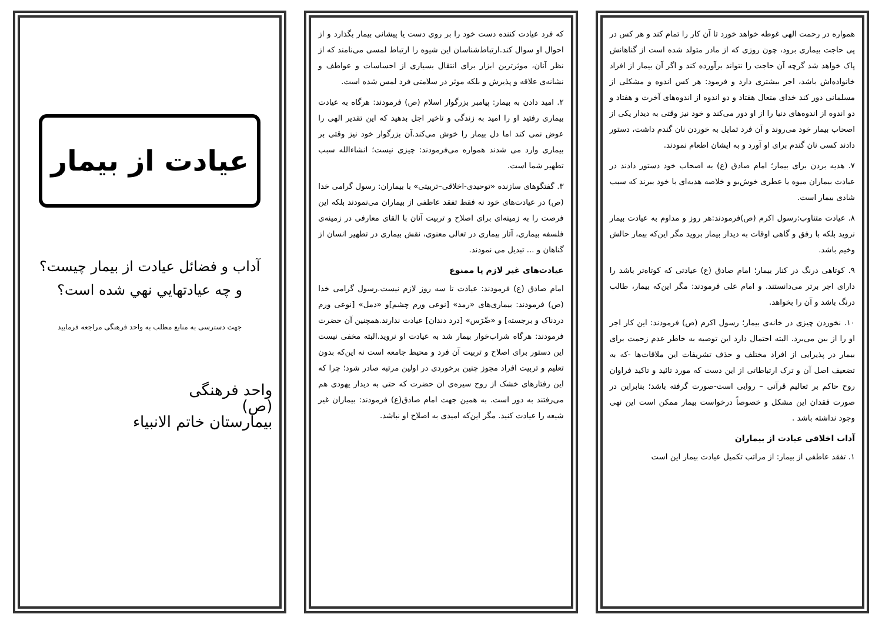همواره در رحمت الهی غوطه خواهد خورد تا آن کار را تمام کند و هر کس در پی حاجت بیماری برود، چون روزی که از مادر متولد شده است از گناهانش پاک خواهد شد گرچه آن حاجت را نتواند برآورده کند و اگر آن بیمار از افراد خانواده‌اش باشد، اجر بیشتری دارد و فرمود: هر کس اندوه و مشکلی از مسلمانی دور کند خدای متعال هفتاد و دو اندوه از اندوه‌های آخرت و هفتاد و دو اندوه از اندوه‌های دنیا را از او دور می‌کند و خود نیز وقتی به دیدار یکی از اصحاب بیمار خود می‌روند و آن فرد تمایل به خوردن نان گندم داشت، دستور دادند کسی نان گندم برای او آورد و به ایشان اطعام نمودند.
۷. هدیه بردن برای بیمار؛ امام صادق (ع) به اصحاب خود دستور دادند در عیادت بیماران میوه یا عطری خوش‌بو و خلاصه هدیه‌ای با خود ببرند که سبب شادی بیمار است.
۸. عیادت متناوب:رسول اکرم (ص)فرمودند:هر روز و مداوم به عیادت بیمار نروید بلکه با رفق و گاهی اوقات به دیدار بیمار بروید مگر این‌که بیمار حالش وخیم باشد.
۹. کوتاهی درنگ در کنار بیمار؛ امام صادق (ع) عیادتی که کوتاه‌تر باشد را دارای اجر برتر می‌دانستند. و امام علی فرمودند: مگر این‌که بیمار، طالب درنگ باشد و آن را بخواهد.
۱۰. نخوردن چیزی در خانه‌ی بیمار؛ رسول اکرم (ص) فرمودند: این کار اجر او را از بین می‌برد. البته احتمال دارد این توصیه به خاطر عدم زحمت برای بیمار در پذیرایی از افراد مختلف و حذف تشریفات این ملاقات‌ها -که به تضعیف اصل آن و ترک ارتباطاتی از این دست که مورد تائید و تاکید فراوان روح حاکم بر تعالیم قرآنی – روایی است-صورت گرفته باشد؛ بنابراین در صورت فقدان این مشکل و خصوصاً درخواست بیمار ممکن است این نهی وجود نداشته باشد .
آداب اخلاقی عیادت از بیماران
۱. تفقد عاطفی از بیمار: از مراتب تکمیل عیادت بیمار این است
که فرد عیادت کننده دست خود را بر روی دست یا پیشانی بیمار بگذارد و از احوال او سوال کند.ارتباط‌شناسان این شیوه را ارتباط لمسی می‌نامند که از نظر آنان، موثرترین ابزار برای انتقال بسیاری از احساسات و عواطف و نشانه‌ی علاقه و پذیرش و بلکه موثر در سلامتی فرد لمس شده است.
۲. امید دادن به بیمار: پیامبر بزرگوار اسلام (ص) فرمودند: هرگاه به عیادت بیماری رفتید او را امید به زندگی و تاخیر اجل بدهید که این تقدیر الهی را عوض نمی کند اما دل بیمار را خوش می‌کند.آن بزرگوار خود نیز وقتی بر بیماری وارد می شدند همواره می‌فرمودند: چیزی نیست؛ انشاءالله سبب تطهیر شما است.
۳. گفتگوهای سازنده «توحیدی-اخلاقی–تربیتی» با بیماران: رسول گرامی خدا (ص) در عیادت‌های خود نه فقط تفقد عاطفی از بیماران می‌نمودند بلکه این فرصت را به زمینه‌ای برای اصلاح و تربیت آنان با القای معارفی در زمینه‌ی فلسفه بیماری، آثار بیماری در تعالی معنوی، نقش بیماری در تطهیر انسان از گناهان و ... تبدیل می نمودند.
عیادت‌های غیر لازم یا ممنوع
امام صادق (ع) فرمودند: عیادت تا سه روز لازم نیست.رسول گرامی خدا (ص) فرمودند: بیماری‌های «رمد» [نوعی ورم چشم]و «دمل» [نوعی ورم دردناک و برجسته] و «ضّرَس» [درد دندان] عیادت ندارند.همچنین آن حضرت فرمودند: هرگاه شراب‌خوار بیمار شد به عیادت او نروید.البته مخفی نیست این دستور برای اصلاح و تربیت آن فرد و محیط جامعه است نه این‌که بدون تعلیم و تربیت افراد مجوز چنین برخوردی در اولین مرتبه صادر شود؛ چرا که این رفتارهای خشک از روح سیره‌ی ان حضرت که حتی به دیدار یهودی هم می‌رفتند به دور است. به همین جهت امام صادق(ع) فرمودند: بیماران غیر شیعه را عیادت کنید. مگر این‌که امیدی به اصلاح او نباشد.
عیادت از بیمار
آداب و فضائل عیادت از بیمار چیست؟
و چه عیادتهايي نهي شده است؟
جهت دسترسی به منابع مطلب به واحد فرهنگی مراجعه فرمایید
واحد فرهنگی
(ص)
بیمارستان خاتم الانبیاء